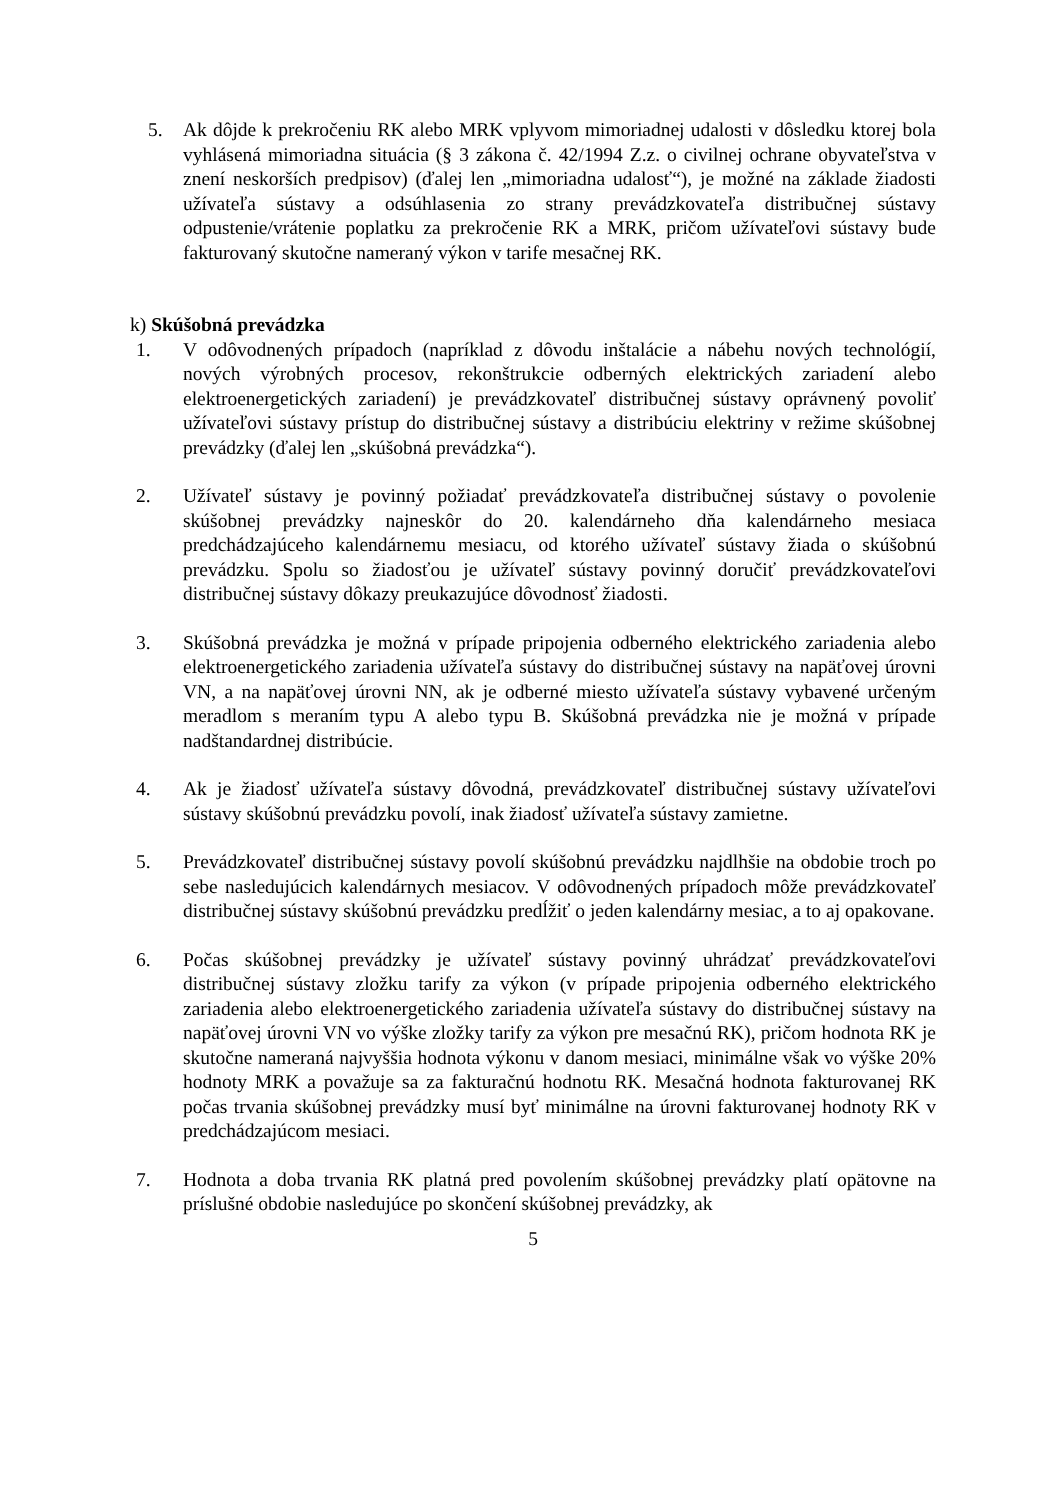5. Ak dôjde k prekročeniu RK alebo MRK vplyvom mimoriadnej udalosti v dôsledku ktorej bola vyhlásená mimoriadna situácia (§ 3 zákona č. 42/1994 Z.z. o civilnej ochrane obyvateľstva v znení neskorších predpisov) (ďalej len „mimoriadna udalosť“), je možné na základe žiadosti užívateľa sústavy a odsúhlasenia zo strany prevádzkovateľa distribučnej sústavy odpustenie/vrátenie poplatku za prekročenie RK a MRK, pričom užívateľovi sústavy bude fakturovaný skutočne nameraný výkon v tarife mesačnej RK.
k) Skúšobná prevádzka
1. V odôvodnených prípadoch (napríklad z dôvodu inštalácie a nábehu nových technológií, nových výrobných procesov, rekonštrukcie odberných elektrických zariadení alebo elektroenergetických zariadení) je prevádzkovateľ distribučnej sústavy oprávnený povoliť užívateľovi sústavy prístup do distribučnej sústavy a distribúciu elektriny v režime skúšobnej prevádzky (ďalej len „skúšobná prevádzka“).
2. Užívateľ sústavy je povinný požiadať prevádzkovateľa distribučnej sústavy o povolenie skúšobnej prevádzky najneskôr do 20. kalendárneho dňa kalendárneho mesiaca predchádzajúceho kalendárnemu mesiacu, od ktorého užívateľ sústavy žiada o skúšobnú prevádzku. Spolu so žiadosťou je užívateľ sústavy povinný doručiť prevádzkovateľovi distribučnej sústavy dôkazy preukazujúce dôvodnosť žiadosti.
3. Skúšobná prevádzka je možná v prípade pripojenia odberného elektrického zariadenia alebo elektroenergetického zariadenia užívateľa sústavy do distribučnej sústavy na napäťovej úrovni VN, a na napäťovej úrovni NN, ak je odberné miesto užívateľa sústavy vybavené určeným meradlom s meraním typu A alebo typu B. Skúšobná prevádzka nie je možná v prípade nadštandardnej distribúcie.
4. Ak je žiadosť užívateľa sústavy dôvodná, prevádzkovateľ distribučnej sústavy užívateľovi sústavy skúšobnú prevádzku povolí, inak žiadosť užívateľa sústavy zamietne.
5. Prevádzkovateľ distribučnej sústavy povolí skúšobnú prevádzku najdlhšie na obdobie troch po sebe nasledujúcich kalendárnych mesiacov. V odôvodnených prípadoch môže prevádzkovateľ distribučnej sústavy skúšobnú prevádzku predĺžiť o jeden kalendárny mesiac, a to aj opakovane.
6. Počas skúšobnej prevádzky je užívateľ sústavy povinný uhrádzať prevádzkovateľovi distribučnej sústavy zložku tarify za výkon (v prípade pripojenia odberného elektrického zariadenia alebo elektroenergetického zariadenia užívateľa sústavy do distribučnej sústavy na napäťovej úrovni VN vo výške zložky tarify za výkon pre mesačnú RK), pričom hodnota RK je skutočne nameraná najvyššia hodnota výkonu v danom mesiaci, minimálne však vo výške 20% hodnoty MRK a považuje sa za fakturačnú hodnotu RK. Mesačná hodnota fakturovanej RK počas trvania skúšobnej prevádzky musí byť minimálne na úrovni fakturovanej hodnoty RK v predchádzajúcom mesiaci.
7. Hodnota a doba trvania RK platná pred povolením skúšobnej prevádzky platí opätovne na príslušné obdobie nasledujúce po skončení skúšobnej prevádzky, ak
5